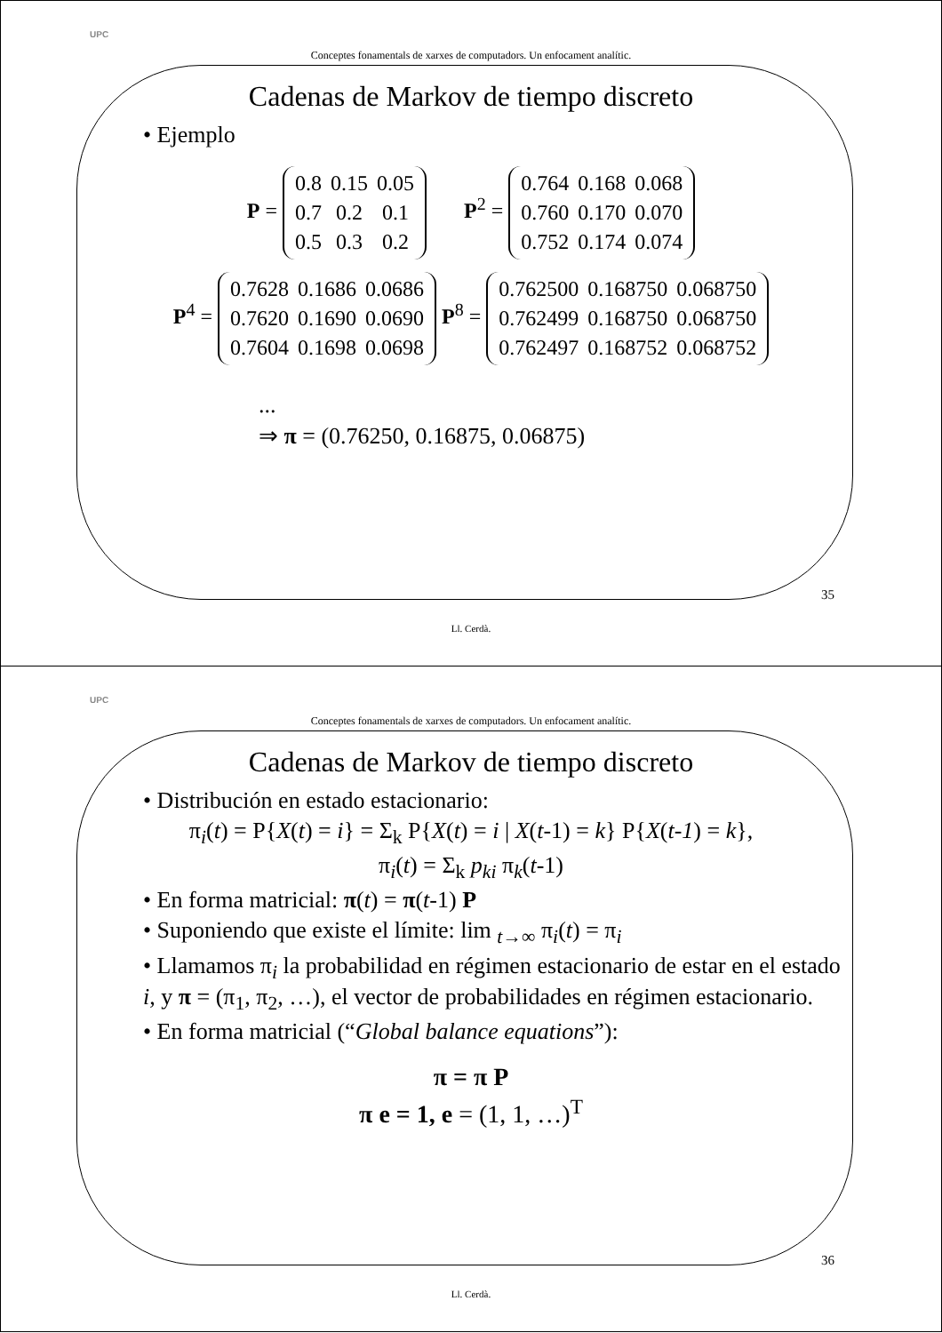UPC
Conceptes fonamentals de xarxes de computadors. Un enfocament analític.
Cadenas de Markov de tiempo discreto
• Ejemplo
P =
| 0.8 | 0.15 | 0.05 |
| 0.7 | 0.2 | 0.1 |
| 0.5 | 0.3 | 0.2 |
P<sup>2</sup> =
| 0.764 | 0.168 | 0.068 |
| 0.760 | 0.170 | 0.070 |
| 0.752 | 0.174 | 0.074 |
P<sup>4</sup> =
| 0.7628 | 0.1686 | 0.0686 |
| 0.7620 | 0.1690 | 0.0690 |
| 0.7604 | 0.1698 | 0.0698 |
P<sup>8</sup> =
| 0.762500 | 0.168750 | 0.068750 |
| 0.762499 | 0.168750 | 0.068750 |
| 0.762497 | 0.168752 | 0.068752 |
...
⇒ π = (0.76250, 0.16875, 0.06875)
35
Ll. Cerdà.
UPC
Conceptes fonamentals de xarxes de computadors. Un enfocament analític.
Cadenas de Markov de tiempo discreto
• Distribución en estado estacionario:
π<sub>i</sub>(t) = P{X(t) = i} = Σ<sub>k</sub> P{X(t) = i | X(t-1) = k} P{X(t-1) = k},
π<sub>i</sub>(t) = Σ<sub>k</sub> p<sub>ki</sub> π<sub>k</sub>(t-1)
• En forma matricial: π(t) = π(t-1) P
• Suponiendo que existe el límite: lim <sub>t→∞</sub> π<sub>i</sub>(t) = π<sub>i</sub>
• Llamamos π<sub>i</sub> la probabilidad en régimen estacionario de estar en el estado i, y π = (π<sub>1</sub>, π<sub>2</sub>, …), el vector de probabilidades en régimen estacionario.
• En forma matricial (“Global balance equations”):
π = π P
π e = 1, e = (1, 1, …)<sup>T</sup>
36
Ll. Cerdà.